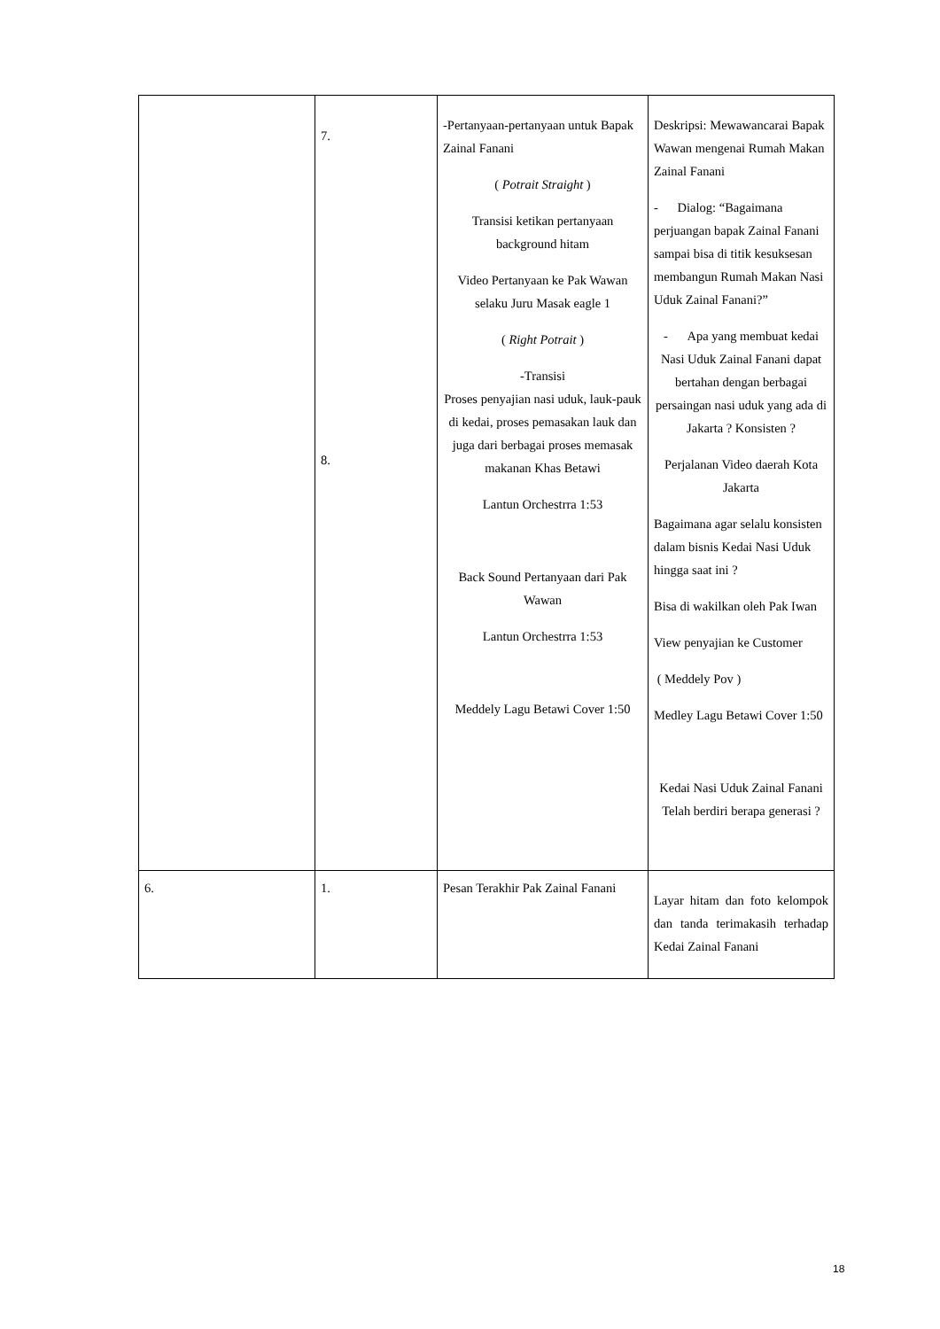| | 7. 8. | -Pertanyaan-pertanyaan untuk Bapak Zainal Fanani ( Potrait Straight ) Transisi ketikan pertanyaan background hitam Video Pertanyaan ke Pak Wawan selaku Juru Masak eagle 1 ( Right Potrait ) -Transisi Proses penyajian nasi uduk, lauk-pauk di kedai, proses pemasakan lauk dan juga dari berbagai proses memasak makanan Khas Betawi Lantun Orchestrra 1:53 Back Sound Pertanyaan dari Pak Wawan Lantun Orchestrra 1:53 Meddely Lagu Betawi Cover 1:50 | Deskripsi: Mewawancarai Bapak Wawan mengenai Rumah Makan Zainal Fanani - Dialog: “Bagaimana perjuangan bapak Zainal Fanani sampai bisa di titik kesuksesan membangun Rumah Makan Nasi Uduk Zainal Fanani?” - Apa yang membuat kedai Nasi Uduk Zainal Fanani dapat bertahan dengan berbagai persaingan nasi uduk yang ada di Jakarta ? Konsisten ? Perjalanan Video daerah Kota Jakarta Bagaimana agar selalu konsisten dalam bisnis Kedai Nasi Uduk hingga saat ini ? Bisa di wakilkan oleh Pak Iwan View penyajian ke Customer ( Meddely Pov ) Medley Lagu Betawi Cover 1:50 Kedai Nasi Uduk Zainal Fanani Telah berdiri berapa generasi ? |
| 6. | 1. | Pesan Terakhir Pak Zainal Fanani | Layar hitam dan foto kelompok dan tanda terimakasih terhadap Kedai Zainal Fanani |
18